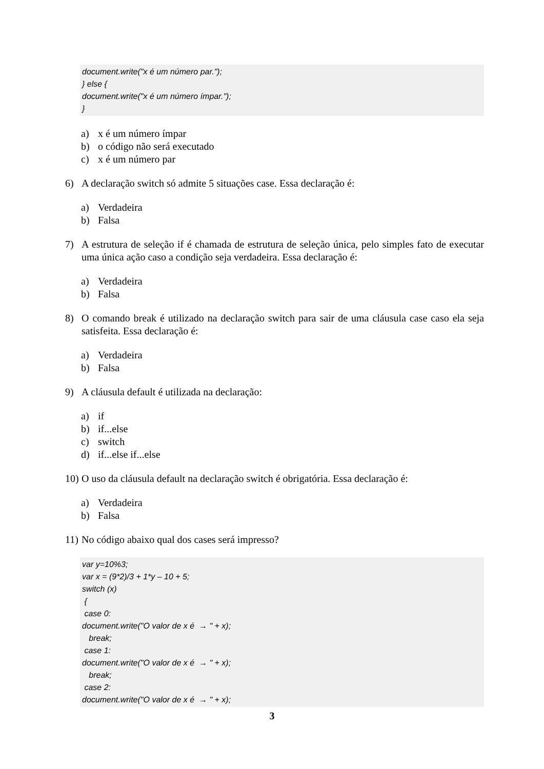document.write("x é um número par."); } else { document.write("x é um número ímpar."); }
a) x é um número ímpar
b) o código não será executado
c) x é um número par
6) A declaração switch só admite 5 situações case. Essa declaração é:
a) Verdadeira
b) Falsa
7) A estrutura de seleção if é chamada de estrutura de seleção única, pelo simples fato de executar uma única ação caso a condição seja verdadeira. Essa declaração é:
a) Verdadeira
b) Falsa
8) O comando break é utilizado na declaração switch para sair de uma cláusula case caso ela seja satisfeita. Essa declaração é:
a) Verdadeira
b) Falsa
9) A cláusula default é utilizada na declaração:
a) if
b) if...else
c) switch
d) if...else if...else
10) O uso da cláusula default na declaração switch é obrigatória. Essa declaração é:
a) Verdadeira
b) Falsa
11) No código abaixo qual dos cases será impresso?
var y=10%3; var x = (9*2)/3 + 1*y – 10 + 5; switch (x) { case 0: document.write("O valor de x é → " + x); break; case 1: document.write("O valor de x é → " + x); break; case 2: document.write("O valor de x é → " + x);
3